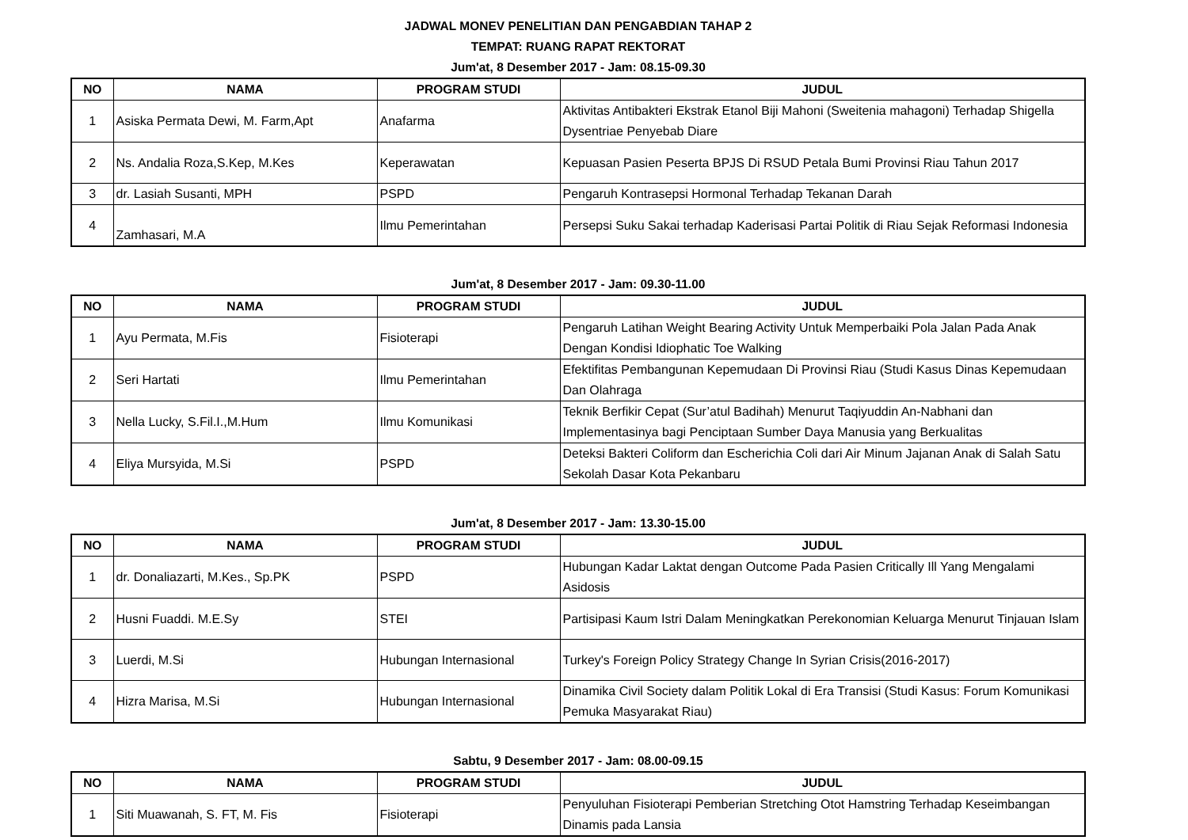JADWAL MONEV PENELITIAN DAN PENGABDIAN TAHAP 2
TEMPAT: RUANG RAPAT REKTORAT
Jum'at, 8 Desember 2017 - Jam: 08.15-09.30
| NO | NAMA | PROGRAM STUDI | JUDUL |
| --- | --- | --- | --- |
| 1 | Asiska Permata Dewi, M. Farm,Apt | Anafarma | Aktivitas Antibakteri Ekstrak Etanol Biji Mahoni (Sweitenia mahagoni) Terhadap Shigella Dysentriae Penyebab Diare |
| 2 | Ns. Andalia Roza,S.Kep, M.Kes | Keperawatan | Kepuasan Pasien Peserta BPJS Di RSUD Petala Bumi Provinsi Riau Tahun 2017 |
| 3 | dr. Lasiah Susanti, MPH | PSPD | Pengaruh Kontrasepsi Hormonal Terhadap Tekanan Darah |
| 4 | Zamhasari, M.A | Ilmu Pemerintahan | Persepsi Suku Sakai terhadap Kaderisasi Partai Politik di Riau Sejak Reformasi Indonesia |
Jum'at, 8 Desember 2017 - Jam: 09.30-11.00
| NO | NAMA | PROGRAM STUDI | JUDUL |
| --- | --- | --- | --- |
| 1 | Ayu Permata, M.Fis | Fisioterapi | Pengaruh Latihan Weight Bearing Activity Untuk Memperbaiki Pola Jalan Pada Anak Dengan Kondisi Idiophatic Toe Walking |
| 2 | Seri Hartati | Ilmu Pemerintahan | Efektifitas Pembangunan Kepemudaan Di Provinsi Riau (Studi Kasus Dinas Kepemudaan Dan Olahraga |
| 3 | Nella Lucky, S.Fil.I.,M.Hum | Ilmu Komunikasi | Teknik Berfikir Cepat (Sur’atul Badihah) Menurut Taqiyuddin An-Nabhani dan Implementasinya bagi Penciptaan Sumber Daya Manusia yang Berkualitas |
| 4 | Eliya Mursyida, M.Si | PSPD | Deteksi Bakteri Coliform dan Escherichia Coli dari Air Minum Jajanan Anak di Salah Satu Sekolah Dasar Kota Pekanbaru |
Jum'at, 8 Desember 2017 - Jam: 13.30-15.00
| NO | NAMA | PROGRAM STUDI | JUDUL |
| --- | --- | --- | --- |
| 1 | dr. Donaliazarti, M.Kes., Sp.PK | PSPD | Hubungan Kadar Laktat dengan Outcome Pada Pasien Critically Ill Yang Mengalami Asidosis |
| 2 | Husni Fuaddi. M.E.Sy | STEI | Partisipasi Kaum Istri Dalam Meningkatkan Perekonomian Keluarga Menurut Tinjauan Islam |
| 3 | Luerdi, M.Si | Hubungan Internasional | Turkey's Foreign Policy Strategy Change In Syrian Crisis(2016-2017) |
| 4 | Hizra Marisa, M.Si | Hubungan Internasional | Dinamika Civil Society dalam Politik Lokal di Era Transisi (Studi Kasus: Forum Komunikasi Pemuka Masyarakat Riau) |
Sabtu, 9 Desember 2017 - Jam: 08.00-09.15
| NO | NAMA | PROGRAM STUDI | JUDUL |
| --- | --- | --- | --- |
| 1 | Siti Muawanah, S. FT, M. Fis | Fisioterapi | Penyuluhan Fisioterapi Pemberian Stretching Otot Hamstring Terhadap Keseimbangan Dinamis pada Lansia |